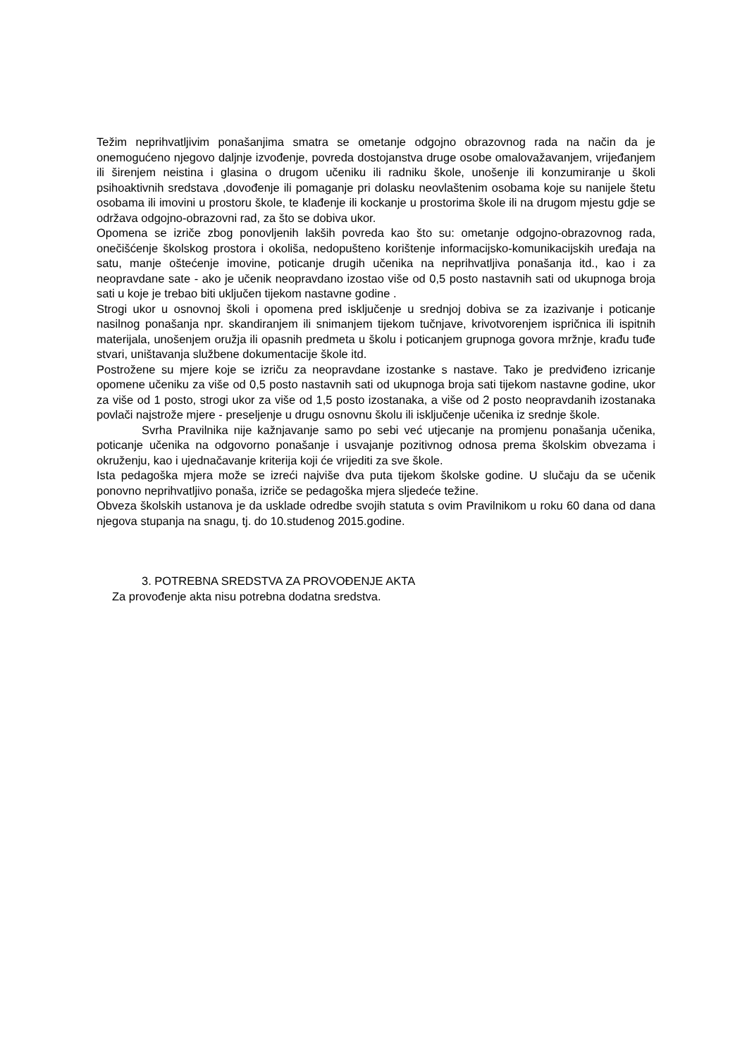Težim neprihvatljivim ponašanjima smatra se ometanje odgojno obrazovnog rada na način da je onemogućeno njegovo daljnje izvođenje, povreda dostojanstva druge osobe omalovažavanjem, vrijeđanjem ili širenjem neistina i glasina o drugom učeniku ili radniku škole, unošenje ili konzumiranje u školi psihoaktivnih sredstava ,dovođenje ili pomaganje pri dolasku neovlaštenim osobama koje su nanijele štetu osobama ili imovini u prostoru škole, te klađenje ili kockanje u prostorima škole ili na drugom mjestu gdje se održava odgojno-obrazovni rad, za što se dobiva ukor.
Opomena se izriče zbog ponovljenih lakših povreda kao što su: ometanje odgojno-obrazovnog rada, onečišćenje školskog prostora i okoliša, nedopušteno korištenje informacijsko-komunikacijskih uređaja na satu, manje oštećenje imovine, poticanje drugih učenika na neprihvatljiva ponašanja itd., kao i za neopravdane sate - ako je učenik neopravdano izostao više od 0,5 posto nastavnih sati od ukupnoga broja sati u koje je trebao biti uključen tijekom nastavne godine .
Strogi ukor u osnovnoj školi i opomena pred isključenje u srednjoj dobiva se za izazivanje i poticanje nasilnog ponašanja npr. skandiranjem ili snimanjem tijekom tučnjave, krivotvorenjem ispričnica ili ispitnih materijala, unošenjem oružja ili opasnih predmeta u školu i poticanjem grupnoga govora mržnje, krađu tuđe stvari, uništavanja službene dokumentacije škole itd.
Postrožene su mjere koje se izriču za neopravdane izostanke s nastave. Tako je predviđeno izricanje opomene učeniku za više od 0,5 posto nastavnih sati od ukupnoga broja sati tijekom nastavne godine, ukor za više od 1 posto, strogi ukor za više od 1,5 posto izostanaka, a više od 2 posto neopravdanih izostanaka povlači najstrože mjere - preseljenje u drugu osnovnu školu ili isključenje učenika iz srednje škole.
Svrha Pravilnika nije kažnjavanje samo po sebi već utjecanje na promjenu ponašanja učenika, poticanje učenika na odgovorno ponašanje i usvajanje pozitivnog odnosa prema školskim obvezama i okruženju, kao i ujednačavanje kriterija koji će vrijediti za sve škole.
Ista pedagoška mjera može se izreći najviše dva puta tijekom školske godine. U slučaju da se učenik ponovno neprihvatljivo ponaša, izriče se pedagoška mjera sljedeće težine.
Obveza školskih ustanova je da usklade odredbe svojih statuta s ovim Pravilnikom u roku 60 dana od dana njegova stupanja na snagu, tj. do 10.studenog 2015.godine.
3. POTREBNA SREDSTVA ZA PROVOĐENJE AKTA
Za provođenje akta nisu potrebna dodatna sredstva.